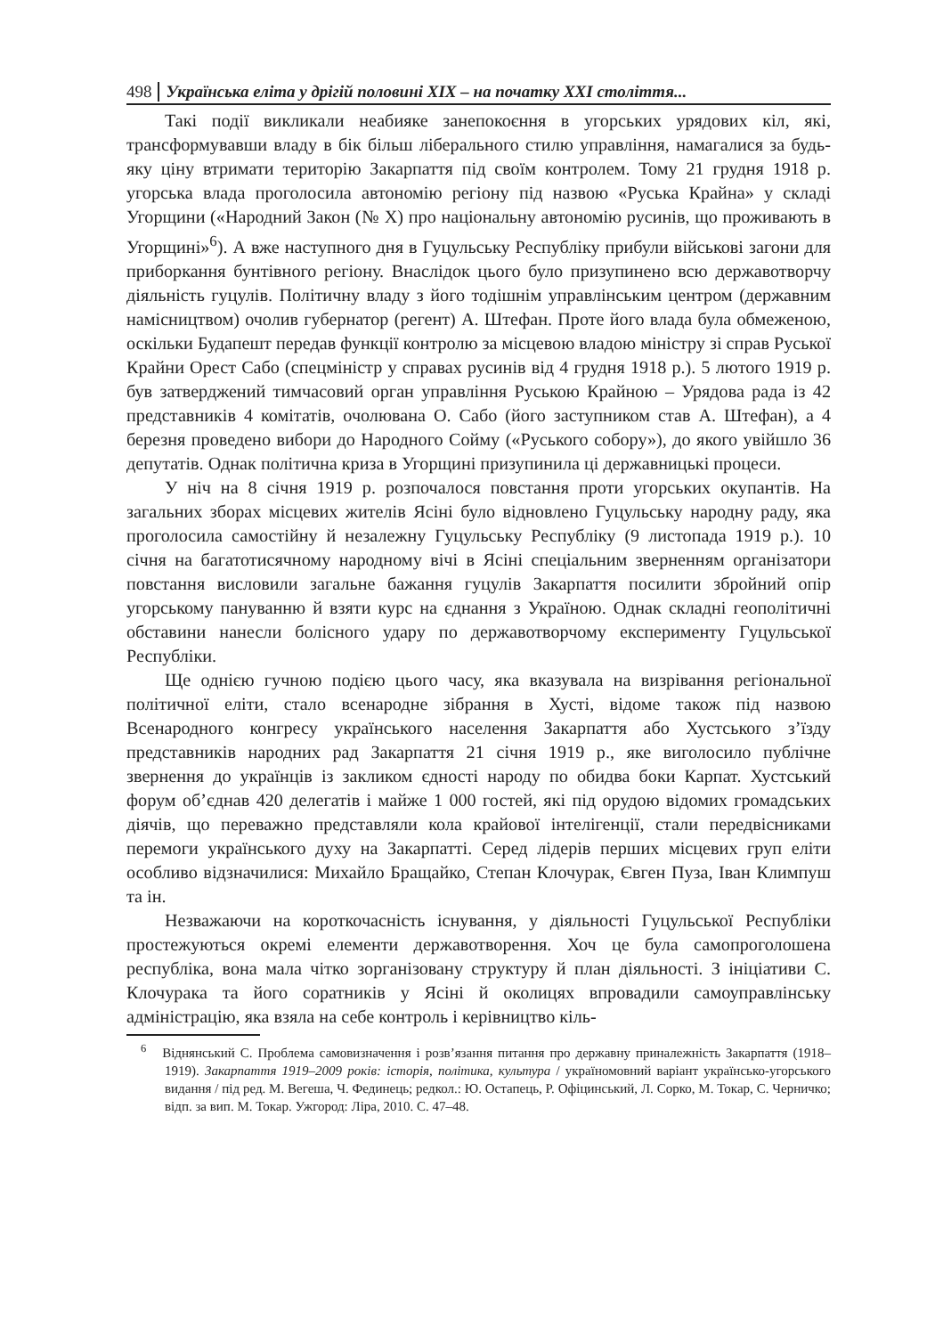498 Українська еліта у дрігій половині XIX – на початку XXI століття...
Такі події викликали неабияке занепокоєння в угорських урядових кіл, які, трансформувавши владу в бік більш ліберального стилю управління, намагалися за будь-яку ціну втримати територію Закарпаття під своїм контролем. Тому 21 грудня 1918 р. угорська влада проголосила автономію регіону під назвою «Руська Крайна» у складі Угорщини («Народний Закон (№ X) про національну автономію русинів, що проживають в Угорщині»<sup>6</sup>). А вже наступного дня в Гуцульську Республіку прибули військові загони для приборкання бунтівного регіону. Внаслідок цього було призупинено всю державотворчу діяльність гуцулів. Політичну владу з його тодішнім управлінським центром (державним намісництвом) очолив губернатор (регент) А. Штефан. Проте його влада була обмеженою, оскільки Будапешт передав функції контролю за місцевою владою міністру зі справ Руської Крайни Орест Сабо (спецміністр у справах русинів від 4 грудня 1918 р.). 5 лютого 1919 р. був затверджений тимчасовий орган управління Руською Крайною – Урядова рада із 42 представників 4 комітатів, очолювана О. Сабо (його заступником став А. Штефан), а 4 березня проведено вибори до Народного Сойму («Руського собору»), до якого увійшло 36 депутатів. Однак політична криза в Угорщині призупинила ці державницькі процеси.
У ніч на 8 січня 1919 р. розпочалося повстання проти угорських окупантів. На загальних зборах місцевих жителів Ясіні було відновлено Гуцульську народну раду, яка проголосила самостійну й незалежну Гуцульську Республіку (9 листопада 1919 р.). 10 січня на багатотисячному народному вічі в Ясіні спеціальним зверненням організатори повстання висловили загальне бажання гуцулів Закарпаття посилити збройний опір угорському пануванню й взяти курс на єднання з Україною. Однак складні геополітичні обставини нанесли болісного удару по державотворчому експерименту Гуцульської Республіки.
Ще однією гучною подією цього часу, яка вказувала на визрівання регіональної політичної еліти, стало всенародне зібрання в Хусті, відоме також під назвою Всенародного конгресу українського населення Закарпаття або Хустського з’їзду представників народних рад Закарпаття 21 січня 1919 р., яке виголосило публічне звернення до українців із закликом єдності народу по обидва боки Карпат. Хустський форум об’єднав 420 делегатів і майже 1 000 гостей, які під орудою відомих громадських діячів, що переважно представляли кола крайової інтелігенції, стали передвісниками перемоги українського духу на Закарпатті. Серед лідерів перших місцевих груп еліти особливо відзначилися: Михайло Бращайко, Степан Клочурак, Євген Пуза, Іван Климпуш та ін.
Незважаючи на короткочасність існування, у діяльності Гуцульської Республіки простежуються окремі елементи державотворення. Хоч це була самопроголошена республіка, вона мала чітко зорганізовану структуру й план діяльності. З ініціативи С. Клочурака та його соратників у Ясіні й околицях впровадили самоуправлінську адміністрацію, яка взяла на себе контроль і керівництво кіль-
<sup>6</sup> Віднянський С. Проблема самовизначення і розв’язання питання про державну приналежність Закарпаття (1918–1919). Закарпаття 1919–2009 років: історія, політика, культура / україномовний варіант українсько-угорського видання / під ред. М. Вегеша, Ч. Фединець; редкол.: Ю. Остапець, Р. Офіцинський, Л. Сорко, М. Токар, С. Черничко; відп. за вип. М. Токар. Ужгород: Ліра, 2010. С. 47–48.